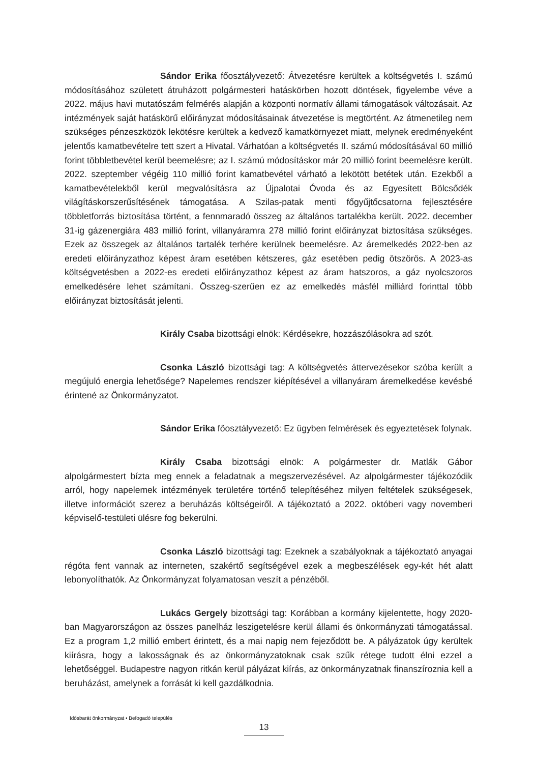Sándor Erika főosztályvezető: Átvezetésre kerültek a költségvetés I. számú módosításához született átruházott polgármesteri hatáskörben hozott döntések, figyelembe véve a 2022. május havi mutatószám felmérés alapján a központi normatív állami támogatások változásait. Az intézmények saját hatáskörű előirányzat módosításainak átvezetése is megtörtént. Az átmenetileg nem szükséges pénzeszközök lekötésre kerültek a kedvező kamatkörnyezet miatt, melynek eredményeként jelentős kamatbevételre tett szert a Hivatal. Várhatóan a költségvetés II. számú módosításával 60 millió forint többletbevétel kerül beemelésre; az I. számú módosításkor már 20 millió forint beemelésre került. 2022. szeptember végéig 110 millió forint kamatbevétel várható a lekötött betétek után. Ezekből a kamatbevételekből kerül megvalósításra az Újpalotai Óvoda és az Egyesített Bölcsődék világításkorszerűsítésének támogatása. A Szilas-patak menti főgyűjtőcsatorna fejlesztésére többletforrás biztosítása történt, a fennmaradó összeg az általános tartalékba került. 2022. december 31-ig gázenergiára 483 millió forint, villanyáramra 278 millió forint előirányzat biztosítása szükséges. Ezek az összegek az általános tartalék terhére kerülnek beemelésre. Az áremelkedés 2022-ben az eredeti előirányzathoz képest áram esetében kétszeres, gáz esetében pedig ötszörös. A 2023-as költségvetésben a 2022-es eredeti előirányzathoz képest az áram hatszoros, a gáz nyolcszoros emelkedésére lehet számítani. Összeg-szerűen ez az emelkedés másfél milliárd forinttal több előirányzat biztosítását jelenti.
Király Csaba bizottsági elnök: Kérdésekre, hozzászólásokra ad szót.
Csonka László bizottsági tag: A költségvetés áttervezésekor szóba került a megújuló energia lehetősége? Napelemes rendszer kiépítésével a villanyáram áremelkedése kevésbé érintené az Önkormányzatot.
Sándor Erika főosztályvezető: Ez ügyben felmérések és egyeztetések folynak.
Király Csaba bizottsági elnök: A polgármester dr. Matlák Gábor alpolgármestert bízta meg ennek a feladatnak a megszervezésével. Az alpolgármester tájékozódik arról, hogy napelemek intézmények területére történő telepítéséhez milyen feltételek szükségesek, illetve információt szerez a beruházás költségeiről. A tájékoztató a 2022. októberi vagy novemberi képviselő-testületi ülésre fog bekerülni.
Csonka László bizottsági tag: Ezeknek a szabályoknak a tájékoztató anyagai régóta fent vannak az interneten, szakértő segítségével ezek a megbeszélések egy-két hét alatt lebonyolíthatók. Az Önkormányzat folyamatosan veszít a pénzéből.
Lukács Gergely bizottsági tag: Korábban a kormány kijelentette, hogy 2020-ban Magyarországon az összes panelház leszigetelésre kerül állami és önkormányzati támogatással. Ez a program 1,2 millió embert érintett, és a mai napig nem fejeződött be. A pályázatok úgy kerültek kiírásra, hogy a lakosságnak és az önkormányzatoknak csak szűk rétege tudott élni ezzel a lehetőséggel. Budapestre nagyon ritkán kerül pályázat kiírás, az önkormányzatnak finanszíroznia kell a beruházást, amelynek a forrását ki kell gazdálkodnia.
Idősbarát önkormányzat • Befogadó település
13